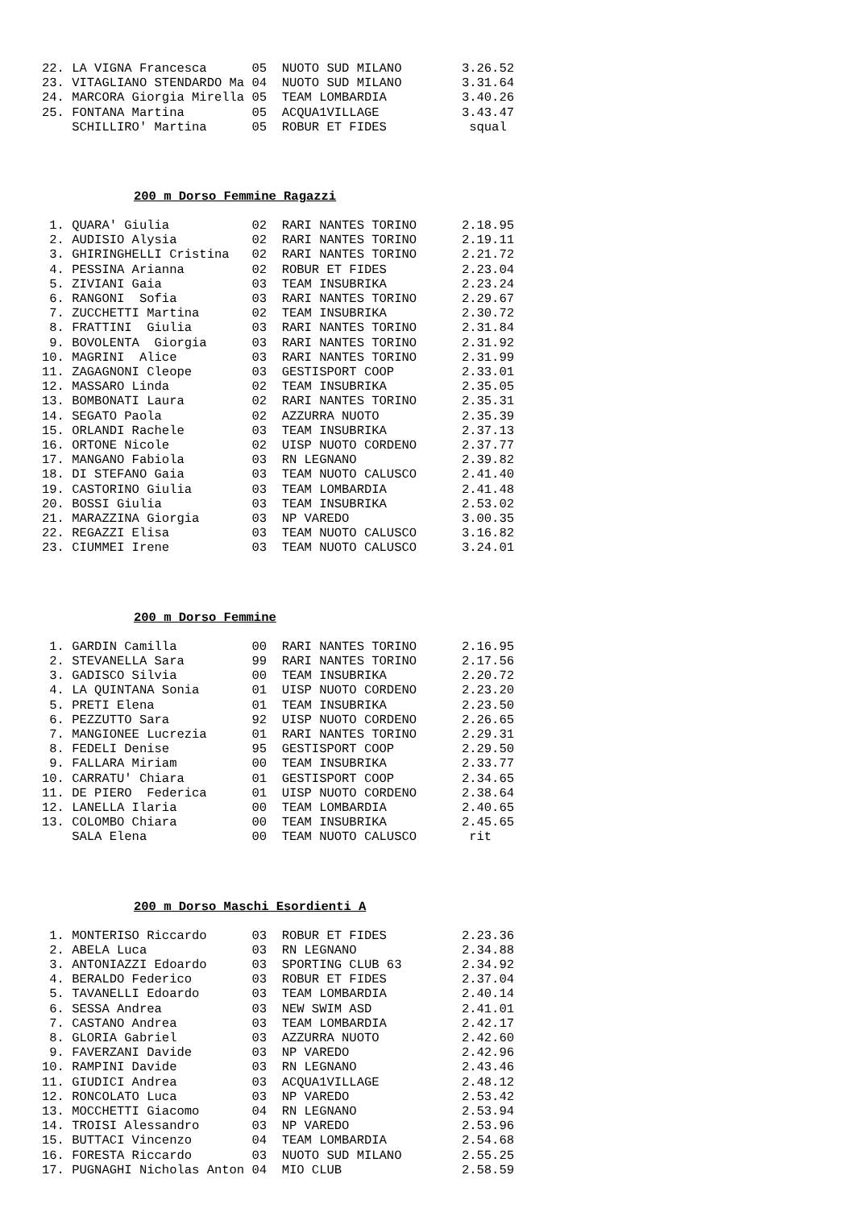22. LA VIGNA Francesca      05  NUOTO SUD MILANO        3.26.52
23. VITAGLIANO STENDARDO Ma 04  NUOTO SUD MILANO        3.31.64
24. MARCORA Giorgia Mirella 05  TEAM LOMBARDIA          3.40.26
25. FONTANA Martina         05  ACQUA1VILLAGE           3.43.47
    SCHILLIRO' Martina      05  ROBUR ET FIDES           squal
200 m Dorso Femmine Ragazzi
 1. QUARA' Giulia           02  RARI NANTES TORINO      2.18.95
 2. AUDISIO Alysia          02  RARI NANTES TORINO      2.19.11
 3. GHIRINGHELLI Cristina   02  RARI NANTES TORINO      2.21.72
 4. PESSINA Arianna         02  ROBUR ET FIDES          2.23.04
 5. ZIVIANI Gaia            03  TEAM INSUBRIKA          2.23.24
 6. RANGONI  Sofia          03  RARI NANTES TORINO      2.29.67
 7. ZUCCHETTI Martina       02  TEAM INSUBRIKA          2.30.72
 8. FRATTINI  Giulia        03  RARI NANTES TORINO      2.31.84
 9. BOVOLENTA  Giorgia      03  RARI NANTES TORINO      2.31.92
10. MAGRINI  Alice          03  RARI NANTES TORINO      2.31.99
11. ZAGAGNONI Cleope        03  GESTISPORT COOP         2.33.01
12. MASSARO Linda           02  TEAM INSUBRIKA          2.35.05
13. BOMBONATI Laura         02  RARI NANTES TORINO      2.35.31
14. SEGATO Paola            02  AZZURRA NUOTO           2.35.39
15. ORLANDI Rachele         03  TEAM INSUBRIKA          2.37.13
16. ORTONE Nicole           02  UISP NUOTO CORDENO      2.37.77
17. MANGANO Fabiola         03  RN LEGNANO              2.39.82
18. DI STEFANO Gaia         03  TEAM NUOTO CALUSCO      2.41.40
19. CASTORINO Giulia        03  TEAM LOMBARDIA          2.41.48
20. BOSSI Giulia            03  TEAM INSUBRIKA          2.53.02
21. MARAZZINA Giorgia       03  NP VAREDO               3.00.35
22. REGAZZI Elisa           03  TEAM NUOTO CALUSCO      3.16.82
23. CIUMMEI Irene           03  TEAM NUOTO CALUSCO      3.24.01
200 m Dorso Femmine
 1. GARDIN Camilla          00  RARI NANTES TORINO      2.16.95
 2. STEVANELLA Sara         99  RARI NANTES TORINO      2.17.56
 3. GADISCO Silvia          00  TEAM INSUBRIKA          2.20.72
 4. LA QUINTANA Sonia       01  UISP NUOTO CORDENO      2.23.20
 5. PRETI Elena             01  TEAM INSUBRIKA          2.23.50
 6. PEZZUTTO Sara           92  UISP NUOTO CORDENO      2.26.65
 7. MANGIONEE Lucrezia      01  RARI NANTES TORINO      2.29.31
 8. FEDELI Denise           95  GESTISPORT COOP         2.29.50
 9. FALLARA Miriam          00  TEAM INSUBRIKA          2.33.77
10. CARRATU' Chiara         01  GESTISPORT COOP         2.34.65
11. DE PIERO  Federica      01  UISP NUOTO CORDENO      2.38.64
12. LANELLA Ilaria          00  TEAM LOMBARDIA          2.40.65
13. COLOMBO Chiara          00  TEAM INSUBRIKA          2.45.65
    SALA Elena              00  TEAM NUOTO CALUSCO       rit
200 m Dorso Maschi Esordienti A
 1. MONTERISO Riccardo      03  ROBUR ET FIDES          2.23.36
 2. ABELA Luca              03  RN LEGNANO              2.34.88
 3. ANTONIAZZI Edoardo      03  SPORTING CLUB 63        2.34.92
 4. BERALDO Federico        03  ROBUR ET FIDES          2.37.04
 5. TAVANELLI Edoardo       03  TEAM LOMBARDIA          2.40.14
 6. SESSA Andrea            03  NEW SWIM ASD            2.41.01
 7. CASTANO Andrea          03  TEAM LOMBARDIA          2.42.17
 8. GLORIA Gabriel          03  AZZURRA NUOTO           2.42.60
 9. FAVERZANI Davide        03  NP VAREDO               2.42.96
10. RAMPINI Davide          03  RN LEGNANO              2.43.46
11. GIUDICI Andrea          03  ACQUA1VILLAGE           2.48.12
12. RONCOLATO Luca          03  NP VAREDO               2.53.42
13. MOCCHETTI Giacomo       04  RN LEGNANO              2.53.94
14. TROISI Alessandro       03  NP VAREDO               2.53.96
15. BUTTACI Vincenzo        04  TEAM LOMBARDIA          2.54.68
16. FORESTA Riccardo        03  NUOTO SUD MILANO        2.55.25
17. PUGNAGHI Nicholas Anton 04  MIO CLUB                2.58.59